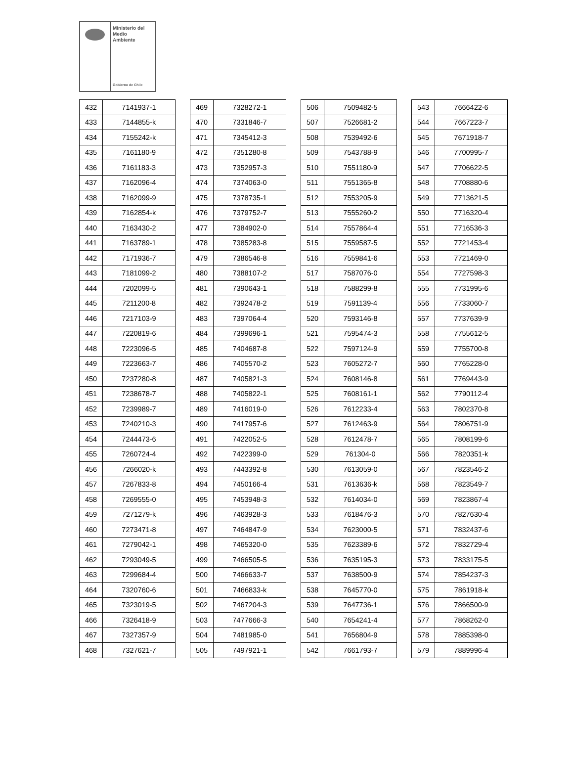Ministerio del
Medio
Ambiente
Gobierno de Chile
| 432 | 7141937-1 |
| 433 | 7144855-k |
| 434 | 7155242-k |
| 435 | 7161180-9 |
| 436 | 7161183-3 |
| 437 | 7162096-4 |
| 438 | 7162099-9 |
| 439 | 7162854-k |
| 440 | 7163430-2 |
| 441 | 7163789-1 |
| 442 | 7171936-7 |
| 443 | 7181099-2 |
| 444 | 7202099-5 |
| 445 | 7211200-8 |
| 446 | 7217103-9 |
| 447 | 7220819-6 |
| 448 | 7223096-5 |
| 449 | 7223663-7 |
| 450 | 7237280-8 |
| 451 | 7238678-7 |
| 452 | 7239989-7 |
| 453 | 7240210-3 |
| 454 | 7244473-6 |
| 455 | 7260724-4 |
| 456 | 7266020-k |
| 457 | 7267833-8 |
| 458 | 7269555-0 |
| 459 | 7271279-k |
| 460 | 7273471-8 |
| 461 | 7279042-1 |
| 462 | 7293049-5 |
| 463 | 7299684-4 |
| 464 | 7320760-6 |
| 465 | 7323019-5 |
| 466 | 7326418-9 |
| 467 | 7327357-9 |
| 468 | 7327621-7 |
| 469 | 7328272-1 |
| 470 | 7331846-7 |
| 471 | 7345412-3 |
| 472 | 7351280-8 |
| 473 | 7352957-3 |
| 474 | 7374063-0 |
| 475 | 7378735-1 |
| 476 | 7379752-7 |
| 477 | 7384902-0 |
| 478 | 7385283-8 |
| 479 | 7386546-8 |
| 480 | 7388107-2 |
| 481 | 7390643-1 |
| 482 | 7392478-2 |
| 483 | 7397064-4 |
| 484 | 7399696-1 |
| 485 | 7404687-8 |
| 486 | 7405570-2 |
| 487 | 7405821-3 |
| 488 | 7405822-1 |
| 489 | 7416019-0 |
| 490 | 7417957-6 |
| 491 | 7422052-5 |
| 492 | 7422399-0 |
| 493 | 7443392-8 |
| 494 | 7450166-4 |
| 495 | 7453948-3 |
| 496 | 7463928-3 |
| 497 | 7464847-9 |
| 498 | 7465320-0 |
| 499 | 7466505-5 |
| 500 | 7466633-7 |
| 501 | 7466833-k |
| 502 | 7467204-3 |
| 503 | 7477666-3 |
| 504 | 7481985-0 |
| 505 | 7497921-1 |
| 506 | 7509482-5 |
| 507 | 7526681-2 |
| 508 | 7539492-6 |
| 509 | 7543788-9 |
| 510 | 7551180-9 |
| 511 | 7551365-8 |
| 512 | 7553205-9 |
| 513 | 7555260-2 |
| 514 | 7557864-4 |
| 515 | 7559587-5 |
| 516 | 7559841-6 |
| 517 | 7587076-0 |
| 518 | 7588299-8 |
| 519 | 7591139-4 |
| 520 | 7593146-8 |
| 521 | 7595474-3 |
| 522 | 7597124-9 |
| 523 | 7605272-7 |
| 524 | 7608146-8 |
| 525 | 7608161-1 |
| 526 | 7612233-4 |
| 527 | 7612463-9 |
| 528 | 7612478-7 |
| 529 | 761304-0 |
| 530 | 7613059-0 |
| 531 | 7613636-k |
| 532 | 7614034-0 |
| 533 | 7618476-3 |
| 534 | 7623000-5 |
| 535 | 7623389-6 |
| 536 | 7635195-3 |
| 537 | 7638500-9 |
| 538 | 7645770-0 |
| 539 | 7647736-1 |
| 540 | 7654241-4 |
| 541 | 7656804-9 |
| 542 | 7661793-7 |
| 543 | 7666422-6 |
| 544 | 7667223-7 |
| 545 | 7671918-7 |
| 546 | 7700995-7 |
| 547 | 7706622-5 |
| 548 | 7708880-6 |
| 549 | 7713621-5 |
| 550 | 7716320-4 |
| 551 | 7716536-3 |
| 552 | 7721453-4 |
| 553 | 7721469-0 |
| 554 | 7727598-3 |
| 555 | 7731995-6 |
| 556 | 7733060-7 |
| 557 | 7737639-9 |
| 558 | 7755612-5 |
| 559 | 7755700-8 |
| 560 | 7765228-0 |
| 561 | 7769443-9 |
| 562 | 7790112-4 |
| 563 | 7802370-8 |
| 564 | 7806751-9 |
| 565 | 7808199-6 |
| 566 | 7820351-k |
| 567 | 7823546-2 |
| 568 | 7823549-7 |
| 569 | 7823867-4 |
| 570 | 7827630-4 |
| 571 | 7832437-6 |
| 572 | 7832729-4 |
| 573 | 7833175-5 |
| 574 | 7854237-3 |
| 575 | 7861918-k |
| 576 | 7866500-9 |
| 577 | 7868262-0 |
| 578 | 7885398-0 |
| 579 | 7889996-4 |